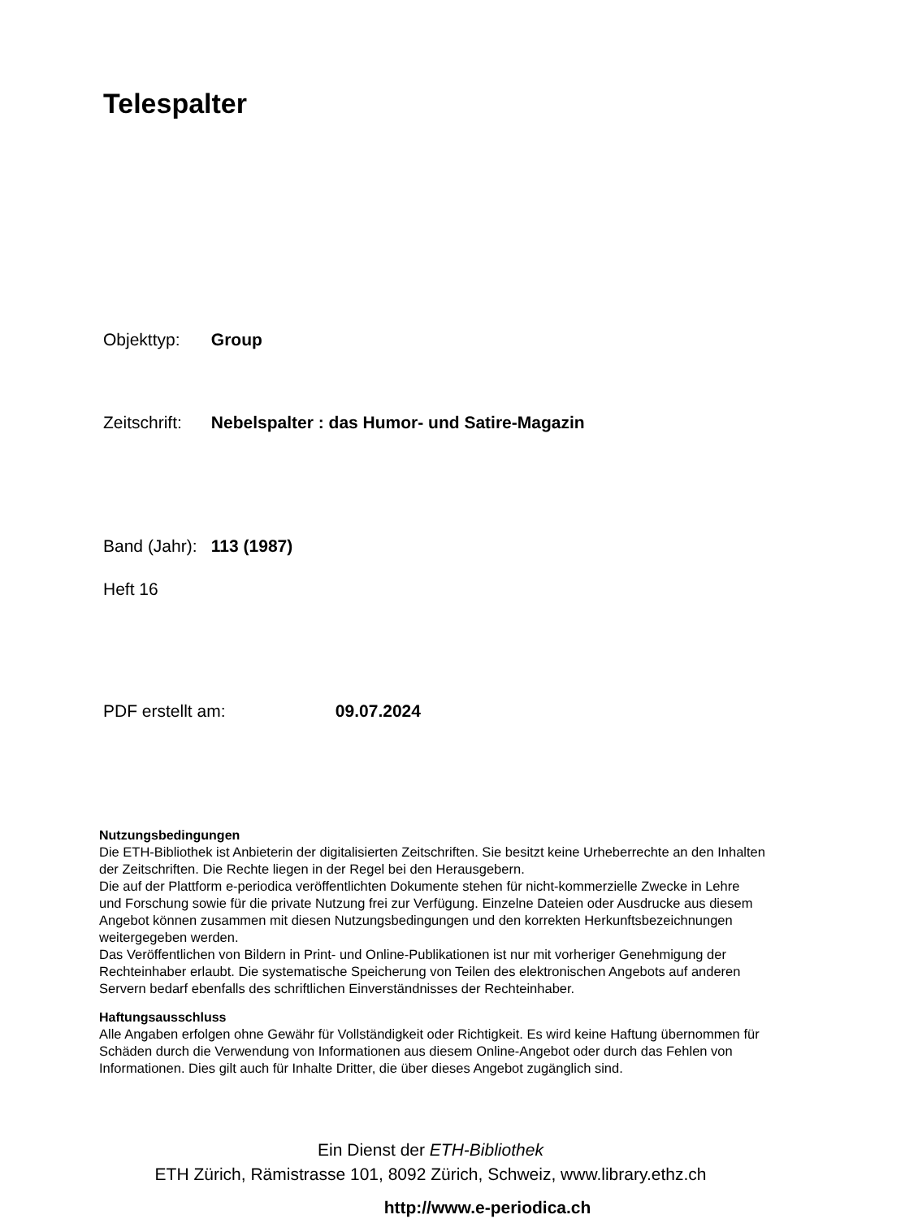Telespalter
Objekttyp: Group
Zeitschrift: Nebelspalter : das Humor- und Satire-Magazin
Band (Jahr): 113 (1987)
Heft 16
PDF erstellt am: 09.07.2024
Nutzungsbedingungen
Die ETH-Bibliothek ist Anbieterin der digitalisierten Zeitschriften. Sie besitzt keine Urheberrechte an den Inhalten der Zeitschriften. Die Rechte liegen in der Regel bei den Herausgebern.
Die auf der Plattform e-periodica veröffentlichten Dokumente stehen für nicht-kommerzielle Zwecke in Lehre und Forschung sowie für die private Nutzung frei zur Verfügung. Einzelne Dateien oder Ausdrucke aus diesem Angebot können zusammen mit diesen Nutzungsbedingungen und den korrekten Herkunftsbezeichnungen weitergegeben werden.
Das Veröffentlichen von Bildern in Print- und Online-Publikationen ist nur mit vorheriger Genehmigung der Rechteinhaber erlaubt. Die systematische Speicherung von Teilen des elektronischen Angebots auf anderen Servern bedarf ebenfalls des schriftlichen Einverständnisses der Rechteinhaber.
Haftungsausschluss
Alle Angaben erfolgen ohne Gewähr für Vollständigkeit oder Richtigkeit. Es wird keine Haftung übernommen für Schäden durch die Verwendung von Informationen aus diesem Online-Angebot oder durch das Fehlen von Informationen. Dies gilt auch für Inhalte Dritter, die über dieses Angebot zugänglich sind.
Ein Dienst der ETH-Bibliothek
ETH Zürich, Rämistrasse 101, 8092 Zürich, Schweiz, www.library.ethz.ch
http://www.e-periodica.ch